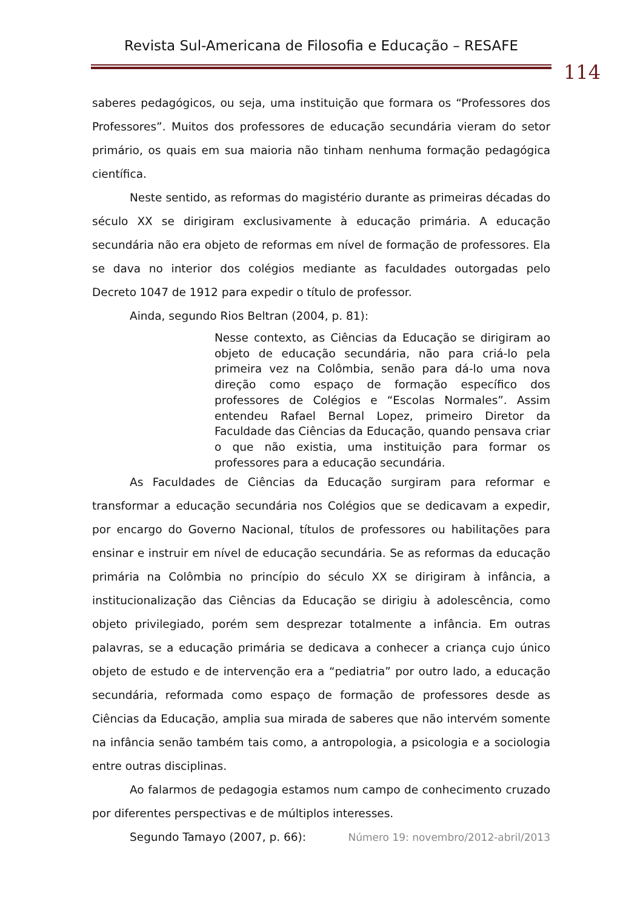Revista Sul-Americana de Filosofia e Educação – RESAFE
114
saberes pedagógicos, ou seja, uma instituição que formara os “Professores dos Professores”. Muitos dos professores de educação secundária vieram do setor primário, os quais em sua maioria não tinham nenhuma formação pedagógica científica.
Neste sentido, as reformas do magistério durante as primeiras décadas do século XX se dirigiram exclusivamente à educação primária. A educação secundária não era objeto de reformas em nível de formação de professores. Ela se dava no interior dos colégios mediante as faculdades outorgadas pelo Decreto 1047 de 1912 para expedir o título de professor.
Ainda, segundo Rios Beltran (2004, p. 81):
Nesse contexto, as Ciências da Educação se dirigiram ao objeto de educação secundária, não para criá-lo pela primeira vez na Colômbia, senão para dá-lo uma nova direção como espaço de formação específico dos professores de Colégios e “Escolas Normales”. Assim entendeu Rafael Bernal Lopez, primeiro Diretor da Faculdade das Ciências da Educação, quando pensava criar o que não existia, uma instituição para formar os professores para a educação secundária.
As Faculdades de Ciências da Educação surgiram para reformar e transformar a educação secundária nos Colégios que se dedicavam a expedir, por encargo do Governo Nacional, títulos de professores ou habilitações para ensinar e instruir em nível de educação secundária. Se as reformas da educação primária na Colômbia no princípio do século XX se dirigiram à infância, a institucionalização das Ciências da Educação se dirigiu à adolescência, como objeto privilegiado, porém sem desprezar totalmente a infância. Em outras palavras, se a educação primária se dedicava a conhecer a criança cujo único objeto de estudo e de intervenção era a “pediatria” por outro lado, a educação secundária, reformada como espaço de formação de professores desde as Ciências da Educação, amplia sua mirada de saberes que não intervém somente na infância senão também tais como, a antropologia, a psicologia e a sociologia entre outras disciplinas.
Ao falarmos de pedagogia estamos num campo de conhecimento cruzado por diferentes perspectivas e de múltiplos interesses.
Segundo Tamayo (2007, p. 66):
Número 19: novembro/2012-abril/2013